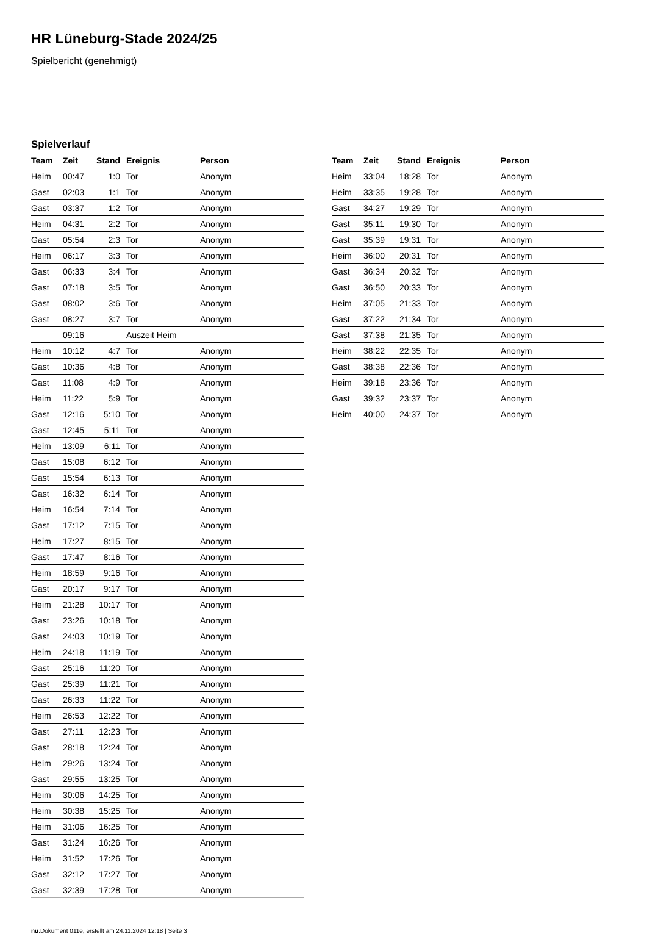HR Lüneburg-Stade 2024/25
Spielbericht (genehmigt)
Spielverlauf
| Team | Zeit | Stand | Ereignis | Person |
| --- | --- | --- | --- | --- |
| Heim | 00:47 | 1:0 | Tor | Anonym |
| Gast | 02:03 | 1:1 | Tor | Anonym |
| Gast | 03:37 | 1:2 | Tor | Anonym |
| Heim | 04:31 | 2:2 | Tor | Anonym |
| Gast | 05:54 | 2:3 | Tor | Anonym |
| Heim | 06:17 | 3:3 | Tor | Anonym |
| Gast | 06:33 | 3:4 | Tor | Anonym |
| Gast | 07:18 | 3:5 | Tor | Anonym |
| Gast | 08:02 | 3:6 | Tor | Anonym |
| Gast | 08:27 | 3:7 | Tor | Anonym |
| | 09:16 | | Auszeit Heim | |
| Heim | 10:12 | 4:7 | Tor | Anonym |
| Gast | 10:36 | 4:8 | Tor | Anonym |
| Gast | 11:08 | 4:9 | Tor | Anonym |
| Heim | 11:22 | 5:9 | Tor | Anonym |
| Gast | 12:16 | 5:10 | Tor | Anonym |
| Gast | 12:45 | 5:11 | Tor | Anonym |
| Heim | 13:09 | 6:11 | Tor | Anonym |
| Gast | 15:08 | 6:12 | Tor | Anonym |
| Gast | 15:54 | 6:13 | Tor | Anonym |
| Gast | 16:32 | 6:14 | Tor | Anonym |
| Heim | 16:54 | 7:14 | Tor | Anonym |
| Gast | 17:12 | 7:15 | Tor | Anonym |
| Heim | 17:27 | 8:15 | Tor | Anonym |
| Gast | 17:47 | 8:16 | Tor | Anonym |
| Heim | 18:59 | 9:16 | Tor | Anonym |
| Gast | 20:17 | 9:17 | Tor | Anonym |
| Heim | 21:28 | 10:17 | Tor | Anonym |
| Gast | 23:26 | 10:18 | Tor | Anonym |
| Gast | 24:03 | 10:19 | Tor | Anonym |
| Heim | 24:18 | 11:19 | Tor | Anonym |
| Gast | 25:16 | 11:20 | Tor | Anonym |
| Gast | 25:39 | 11:21 | Tor | Anonym |
| Gast | 26:33 | 11:22 | Tor | Anonym |
| Heim | 26:53 | 12:22 | Tor | Anonym |
| Gast | 27:11 | 12:23 | Tor | Anonym |
| Gast | 28:18 | 12:24 | Tor | Anonym |
| Heim | 29:26 | 13:24 | Tor | Anonym |
| Gast | 29:55 | 13:25 | Tor | Anonym |
| Heim | 30:06 | 14:25 | Tor | Anonym |
| Heim | 30:38 | 15:25 | Tor | Anonym |
| Heim | 31:06 | 16:25 | Tor | Anonym |
| Gast | 31:24 | 16:26 | Tor | Anonym |
| Heim | 31:52 | 17:26 | Tor | Anonym |
| Gast | 32:12 | 17:27 | Tor | Anonym |
| Gast | 32:39 | 17:28 | Tor | Anonym |
| Team | Zeit | Stand | Ereignis | Person |
| --- | --- | --- | --- | --- |
| Heim | 33:04 | 18:28 | Tor | Anonym |
| Heim | 33:35 | 19:28 | Tor | Anonym |
| Gast | 34:27 | 19:29 | Tor | Anonym |
| Gast | 35:11 | 19:30 | Tor | Anonym |
| Gast | 35:39 | 19:31 | Tor | Anonym |
| Heim | 36:00 | 20:31 | Tor | Anonym |
| Gast | 36:34 | 20:32 | Tor | Anonym |
| Gast | 36:50 | 20:33 | Tor | Anonym |
| Heim | 37:05 | 21:33 | Tor | Anonym |
| Gast | 37:22 | 21:34 | Tor | Anonym |
| Gast | 37:38 | 21:35 | Tor | Anonym |
| Heim | 38:22 | 22:35 | Tor | Anonym |
| Gast | 38:38 | 22:36 | Tor | Anonym |
| Heim | 39:18 | 23:36 | Tor | Anonym |
| Gast | 39:32 | 23:37 | Tor | Anonym |
| Heim | 40:00 | 24:37 | Tor | Anonym |
nu.Dokument 011e, erstellt am 24.11.2024 12:18 | Seite 3